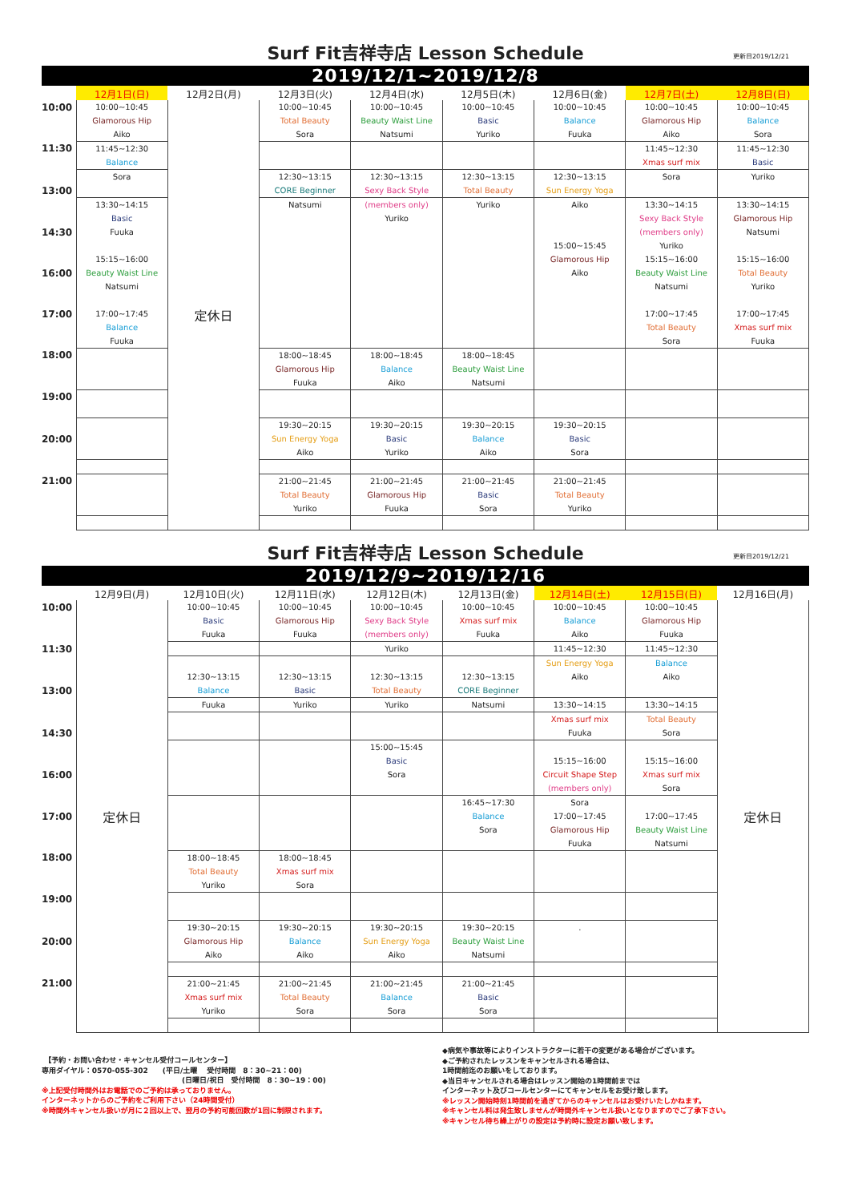Surf Fit吉祥寺店 Lesson Schedule
更新日2019/12/21
2019/12/1~2019/12/8
| | 12月1日(日) | 12月2日(月) | 12月3日(火) | 12月4日(水) | 12月5日(木) | 12月6日(金) | 12月7日(土) | 12月8日(日) |
| 10:00 | 10:00~10:45 | 定休日 | 10:00~10:45 | 10:00~10:45 | 10:00~10:45 | 10:00~10:45 | 10:00~10:45 | 10:00~10:45 |
| | Glamorous Hip | | Total Beauty | Beauty Waist Line | Basic | Balance | Glamorous Hip | Balance |
| | Aiko | | Sora | Natsumi | Yuriko | Fuuka | Aiko | Sora |
| 11:30 | 11:45~12:30 | | | | | | 11:45~12:30 | 11:45~12:30 |
| | Balance | | | | | | Xmas surf mix | Basic |
| | Sora | | 12:30~13:15 | 12:30~13:15 | 12:30~13:15 | 12:30~13:15 | Sora | Yuriko |
| 13:00 | | | CORE Beginner | Sexy Back Style | Total Beauty | Sun Energy Yoga | | |
| | 13:30~14:15 | | Natsumi | (members only) | Yuriko | Aiko | 13:30~14:15 | 13:30~14:15 |
| | Basic | | | Yuriko | | | Sexy Back Style | Glamorous Hip |
| 14:30 | Fuuka | | | | | | (members only) | Natsumi |
| | | | | | | 15:00~15:45 | Yuriko | |
| | 15:15~16:00 | | | | | Glamorous Hip | 15:15~16:00 | 15:15~16:00 |
| 16:00 | Beauty Waist Line | | | | | Aiko | Beauty Waist Line | Total Beauty |
| | Natsumi | | | | | | Natsumi | Yuriko |
| 17:00 | 17:00~17:45 | | | | | | 17:00~17:45 | 17:00~17:45 |
| | Balance | | | | | | Total Beauty | Xmas surf mix |
| | Fuuka | | | | | | Sora | Fuuka |
| 18:00 | | | 18:00~18:45 | 18:00~18:45 | 18:00~18:45 | | | |
| | | | Glamorous Hip | Balance | Beauty Waist Line | | | |
| | | | Fuuka | Aiko | Natsumi | | | |
| 19:00 | | | | | | | | |
| | | | 19:30~20:15 | 19:30~20:15 | 19:30~20:15 | 19:30~20:15 | | |
| 20:00 | | | Sun Energy Yoga | Basic | Balance | Basic | | |
| | | | Aiko | Yuriko | Aiko | Sora | | |
| 21:00 | | | 21:00~21:45 | 21:00~21:45 | 21:00~21:45 | 21:00~21:45 | | |
| | | | Total Beauty | Glamorous Hip | Basic | Total Beauty | | |
| | | | Yuriko | Fuuka | Sora | Yuriko | | |
Surf Fit吉祥寺店 Lesson Schedule
更新日2019/12/21
2019/12/9~2019/12/16
| | 12月9日(月) | 12月10日(火) | 12月11日(水) | 12月12日(木) | 12月13日(金) | 12月14日(土) | 12月15日(日) | 12月16日(月) |
| 10:00 | 定休日 | 10:00~10:45 | 10:00~10:45 | 10:00~10:45 | 10:00~10:45 | 10:00~10:45 | 10:00~10:45 | 定休日 |
| | | Basic | Glamorous Hip | Sexy Back Style | Xmas surf mix | Balance | Glamorous Hip | |
| | | Fuuka | Fuuka | (members only) | Fuuka | Aiko | Fuuka | |
| 11:30 | | | | Yuriko | | 11:45~12:30 | 11:45~12:30 | |
| | | | | | | Sun Energy Yoga | Balance | |
| | | 12:30~13:15 | 12:30~13:15 | 12:30~13:15 | 12:30~13:15 | Aiko | Aiko | |
| 13:00 | | Balance | Basic | Total Beauty | CORE Beginner | | | |
| | | Fuuka | Yuriko | Yuriko | Natsumi | 13:30~14:15 | 13:30~14:15 | |
| | | | | | | Xmas surf mix | Total Beauty | |
| 14:30 | | | | | | Fuuka | Sora | |
| | | | | 15:00~15:45 | | | | |
| | | | | Basic | | 15:15~16:00 | 15:15~16:00 | |
| 16:00 | | | | Sora | | Circuit Shape Step | Xmas surf mix | |
| | | | | | | (members only) | Sora | |
| | | | | | 16:45~17:30 | Sora | | |
| 17:00 | | | | | Balance | 17:00~17:45 | 17:00~17:45 | |
| | | | | | Sora | Glamorous Hip | Beauty Waist Line | |
| | | | | | | Fuuka | Natsumi | |
| 18:00 | | 18:00~18:45 | 18:00~18:45 | | | | | |
| | | Total Beauty | Xmas surf mix | | | | | |
| | | Yuriko | Sora | | | | | |
| 19:00 | | | | | | | | |
| | | 19:30~20:15 | 19:30~20:15 | 19:30~20:15 | 19:30~20:15 | . | | |
| 20:00 | | Glamorous Hip | Balance | Sun Energy Yoga | Beauty Waist Line | | | |
| | | Aiko | Aiko | Aiko | Natsumi | | | |
| 21:00 | | 21:00~21:45 | 21:00~21:45 | 21:00~21:45 | 21:00~21:45 | | | |
| | | Xmas surf mix | Total Beauty | Balance | Basic | | | |
| | | Yuriko | Sora | Sora | Sora | | | |
【予約・お問い合わせ・キャンセル受付コールセンター】
専用ダイヤル：0570-055-302　　(平日/土曜　 受付時間　8：30~21：00)
(日曜日/祝日　受付時間　8：30~19：00)
※上記受付時間外はお電話でのご予約は承っておりません。
インターネットからのご予約をご利用下さい（24時間受付）
※時間外キャンセル扱いが月に２回以上で、翌月の予約可能回数が1回に制限されます。
◆病気や事故等によりインストラクターに若干の変更がある場合がございます。
◆ご予約されたレッスンをキャンセルされる場合は、
1時間前迄のお願いをしております。
◆当日キャンセルされる場合はレッスン開始の1時間前までは
インターネット及びコールセンターにてキャンセルをお受け致します。
※レッスン開始時刻1時間前を過ぎてからのキャンセルはお受けいたしかねます。
※キャンセル料は発生致しませんが時間外キャンセル扱いとなりますのでご了承下さい。
※キャンセル待ち繰上がりの設定は予約時に設定お願い致します。